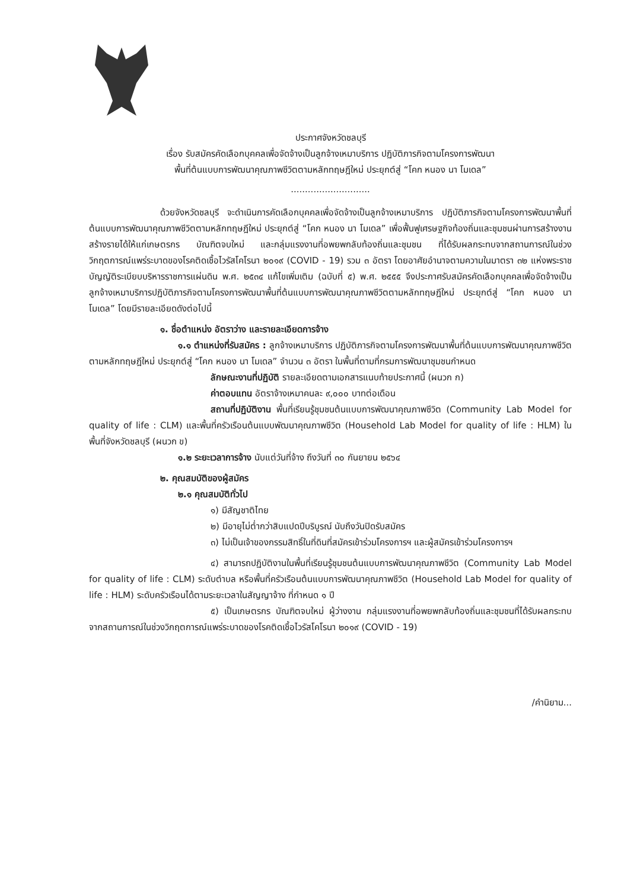ประกาศจังหวัดชลบุรี
เรื่อง รับสมัครคัดเลือกบุคคลเพื่อจัดจ้างเป็นลูกจ้างเหมาบริการ ปฏิบัติภารกิจตามโครงการพัฒนา
พื้นที่ต้นแบบการพัฒนาคุณภาพชีวิตตามหลักทฤษฎีใหม่ ประยุกต์สู่ “โคก หนอง นา โมเดล”
............................
ด้วยจังหวัดชลบุรี จะดำเนินการคัดเลือกบุคคลเพื่อจัดจ้างเป็นลูกจ้างเหมาบริการ ปฏิบัติภารกิจตามโครงการพัฒนาพื้นที่ต้นแบบการพัฒนาคุณภาพชีวิตตามหลักทฤษฎีใหม่ ประยุกต์สู่ “โคก หนอง นา โมเดล” เพื่อฟื้นฟูเศรษฐกิจท้องถิ่นและชุมชนผ่านการสร้างงานสร้างรายได้ให้แก่เกษตรกร บัณฑิตจบใหม่ และกลุ่มแรงงานที่อพยพกลับท้องถิ่นและชุมชน ที่ได้รับผลกระทบจากสถานการณ์ในช่วงวิกฤตการณ์แพร่ระบาดของโรคติดเชื้อไวรัสโคโรนา ๒๐๑๙ (COVID - 19) รวม ๓ อัตรา โดยอาศัยอำนาจตามความในมาตรา ๓๒ แห่งพระราชบัญญัติระเบียบบริหารราชการแผ่นดิน พ.ศ. ๒๕๓๔ แก้ไขเพิ่มเติม (ฉบับที่ ๕) พ.ศ. ๒๕๕๕ จึงประกาศรับสมัครคัดเลือกบุคคลเพื่อจัดจ้างเป็นลูกจ้างเหมาบริการปฏิบัติภารกิจตามโครงการพัฒนาพื้นที่ต้นแบบการพัฒนาคุณภาพชีวิตตามหลักทฤษฎีใหม่ ประยุกต์สู่ “โคก หนอง นา โมเดล” โดยมีรายละเอียดดังต่อไปนี้
๑. ชื่อตำแหน่ง อัตราว่าง และรายละเอียดการจ้าง
๑.๑ ตำแหน่งที่รับสมัคร : ลูกจ้างเหมาบริการ ปฏิบัติภารกิจตามโครงการพัฒนาพื้นที่ต้นแบบการพัฒนาคุณภาพชีวิตตามหลักทฤษฎีใหม่ ประยุกต์สู่ “โคก หนอง นา โมเดล” จำนวน ๓ อัตรา ในพื้นที่ตามที่กรมการพัฒนาชุมชนกำหนด
ลักษณะงานที่ปฏิบัติ รายละเอียดตามเอกสารแนบท้ายประกาศนี้ (ผนวก ก)
ค่าตอบแทน อัตราจ้างเหมาคนละ ๙,๐๐๐ บาทต่อเดือน
สถานที่ปฏิบัติงาน พื้นที่เรียนรู้ชุมชนต้นแบบการพัฒนาคุณภาพชีวิต (Community Lab Model for quality of life : CLM) และพื้นที่ครัวเรือนต้นแบบพัฒนาคุณภาพชีวิต (Household Lab Model for quality of life : HLM) ในพื้นที่จังหวัดชลบุรี (ผนวก ข)
๑.๒ ระยะเวลาการจ้าง นับแต่วันที่จ้าง ถึงวันที่ ๓๐ กันยายน ๒๕๖๔
๒. คุณสมบัติของผู้สมัคร
๒.๑ คุณสมบัติทั่วไป
๑) มีสัญชาติไทย
๒) มีอายุไม่ต่ำกว่าสิบแปดปีบริบูรณ์ นับถึงวันปิดรับสมัคร
๓) ไม่เป็นเจ้าของกรรมสิทธิ์ในที่ดินที่สมัครเข้าร่วมโครงการฯ และผู้สมัครเข้าร่วมโครงการฯ
๔) สามารถปฏิบัติงานในพื้นที่เรียนรู้ชุมชนต้นแบบการพัฒนาคุณภาพชีวิต (Community Lab Model for quality of life : CLM) ระดับตำบล หรือพื้นที่ครัวเรือนต้นแบบการพัฒนาคุณภาพชีวิต (Household Lab Model for quality of life : HLM) ระดับครัวเรือนได้ตามระยะเวลาในสัญญาจ้าง ที่กำหนด ๑ ปี
๕) เป็นเกษตรกร บัณฑิตจบใหม่ ผู้ว่างงาน กลุ่มแรงงานที่อพยพกลับท้องถิ่นและชุมชนที่ได้รับผลกระทบจากสถานการณ์ในช่วงวิกฤตการณ์แพร่ระบาดของโรคติดเชื้อไวรัสโคโรนา ๒๐๑๙ (COVID - 19)
/คำนิยาม...